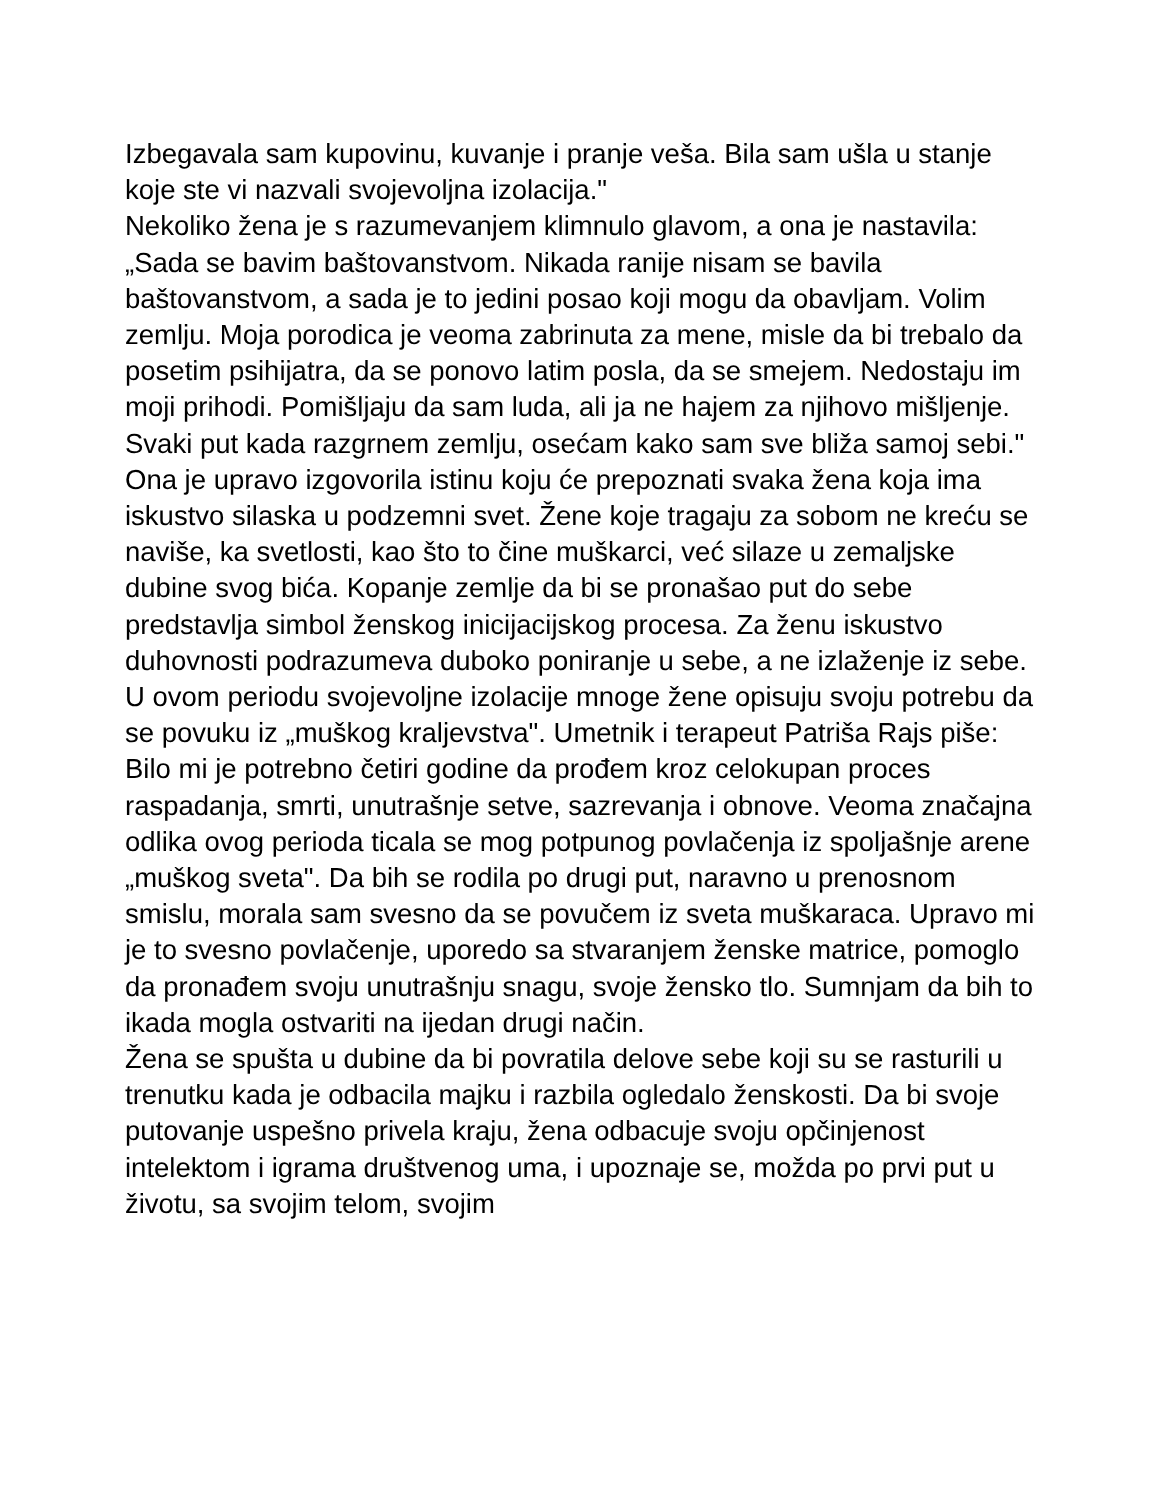Izbegavala sam kupovinu, kuvanje i pranje veša. Bila sam ušla u stanje koje ste vi nazvali svojevoljna izolacija."
Nekoliko žena je s razumevanjem klimnulo glavom, a ona je nastavila: „Sada se bavim baštovanstvom. Nikada ranije nisam se bavila baštovanstvom, a sada je to jedini posao koji mogu da obavljam. Volim zemlju. Moja porodica je veoma zabrinuta za mene, misle da bi trebalo da posetim psihijatra, da se ponovo latim posla, da se smejem. Nedostaju im moji prihodi. Pomišljaju da sam luda, ali ja ne hajem za njihovo mišljenje. Svaki put kada razgrnem zemlju, osećam kako sam sve bliža samoj sebi."
Ona je upravo izgovorila istinu koju će prepoznati svaka žena koja ima iskustvo silaska u podzemni svet. Žene koje tragaju za sobom ne kreću se naviše, ka svetlosti, kao što to čine muškarci, već silaze u zemaljske dubine svog bića. Kopanje zemlje da bi se pronašao put do sebe predstavlja simbol ženskog inicijacijskog procesa. Za ženu iskustvo duhovnosti podrazumeva duboko poniranje u sebe, a ne izlaženje iz sebe.
U ovom periodu svojevoljne izolacije mnoge žene opisuju svoju potrebu da se povuku iz „muškog kraljevstva". Umetnik i terapeut Patriša Rajs piše:
Bilo mi je potrebno četiri godine da prođem kroz celokupan proces raspadanja, smrti, unutrašnje setve, sazrevanja i obnove. Veoma značajna odlika ovog perioda ticala se mog potpunog povlačenja iz spoljašnje arene „muškog sveta". Da bih se rodila po drugi put, naravno u prenosnom smislu, morala sam svesno da se povučem iz sveta muškaraca. Upravo mi je to svesno povlačenje, uporedo sa stvaranjem ženske matrice, pomoglo da pronađem svoju unutrašnju snagu, svoje žensko tlo. Sumnjam da bih to ikada mogla ostvariti na ijedan drugi način.
Žena se spušta u dubine da bi povratila delove sebe koji su se rasturili u trenutku kada je odbacila majku i razbila ogledalo ženskosti. Da bi svoje putovanje uspešno privela kraju, žena odbacuje svoju opčinjenost intelektom i igrama društvenog uma, i upoznaje se, možda po prvi put u životu, sa svojim telom, svojim